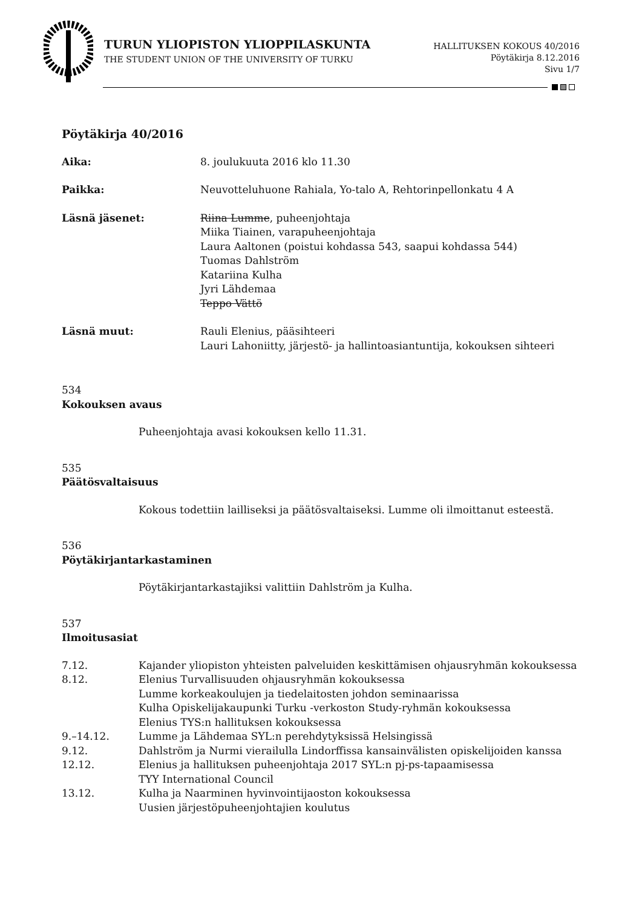TURUN YLIOPISTON YLIOPPILASKUNTA
THE STUDENT UNION OF THE UNIVERSITY OF TURKU
HALLITUKSEN KOKOUS 40/2016
Pöytäkirja 8.12.2016
Sivu 1/7
Pöytäkirja 40/2016
Aika: 8. joulukuuta 2016 klo 11.30
Paikka: Neuvotteluhuone Rahiala, Yo-talo A, Rehtorinpellonkatu 4 A
Läsnä jäsenet: Riina Lumme, puheenjohtaja
Miika Tiainen, varapuheenjohtaja
Laura Aaltonen (poistui kohdassa 543, saapui kohdassa 544)
Tuomas Dahlström
Katariina Kulha
Jyri Lähdemaa
Teppo Vättö
Läsnä muut: Rauli Elenius, pääsihteeri
Lauri Lahoniitty, järjestö- ja hallintoasiantuntija, kokouksen sihteeri
534
Kokouksen avaus
Puheenjohtaja avasi kokouksen kello 11.31.
535
Päätösvaltaisuus
Kokous todettiin lailliseksi ja päätösvaltaiseksi. Lumme oli ilmoittanut esteestä.
536
Pöytäkirjantarkastaminen
Pöytäkirjantarkastajiksi valittiin Dahlström ja Kulha.
537
Ilmoitusasiat
7.12. Kajander yliopiston yhteisten palveluiden keskittämisen ohjausryhmän kokouksessa
8.12. Elenius Turvallisuuden ohjausryhmän kokouksessa
Lumme korkeakoulujen ja tiedelaitosten johdon seminaarissa
Kulha Opiskelijakaupunki Turku -verkoston Study-ryhmän kokouksessa
Elenius TYS:n hallituksen kokouksessa
9.–14.12. Lumme ja Lähdemaa SYL:n perehdytyksissä Helsingissä
9.12. Dahlström ja Nurmi vierailulla Lindorffissa kansainvälisten opiskelijoiden kanssa
12.12. Elenius ja hallituksen puheenjohtaja 2017 SYL:n pj-ps-tapaamisessa
TYY International Council
13.12. Kulha ja Naarminen hyvinvointijaoston kokouksessa
Uusien järjestöpuheenjohtajien koulutus